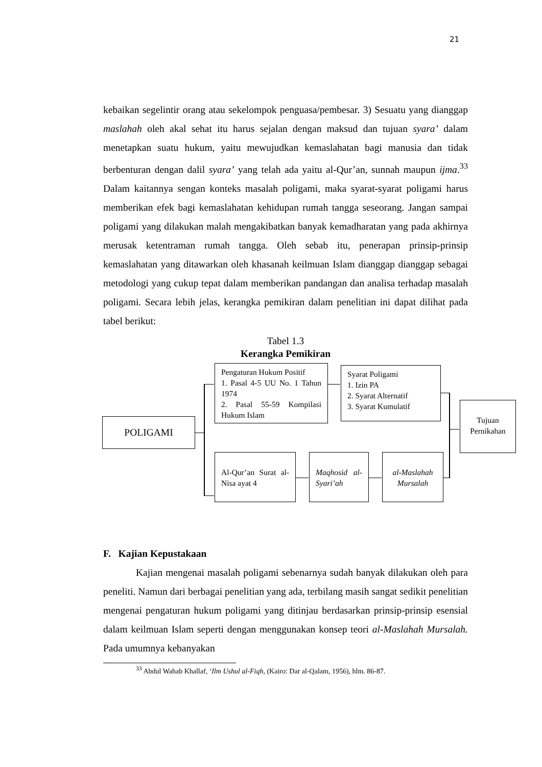21
kebaikan segelintir orang atau sekelompok penguasa/pembesar. 3) Sesuatu yang dianggap maslahah oleh akal sehat itu harus sejalan dengan maksud dan tujuan syara’ dalam menetapkan suatu hukum, yaitu mewujudkan kemaslahatan bagi manusia dan tidak berbenturan dengan dalil syara’ yang telah ada yaitu al-Qur’an, sunnah maupun ijma.<sup>33</sup> Dalam kaitannya sengan konteks masalah poligami, maka syarat-syarat poligami harus memberikan efek bagi kemaslahatan kehidupan rumah tangga seseorang. Jangan sampai poligami yang dilakukan malah mengakibatkan banyak kemadharatan yang pada akhirnya merusak ketentraman rumah tangga. Oleh sebab itu, penerapan prinsip-prinsip kemaslahatan yang ditawarkan oleh khasanah keilmuan Islam dianggap dianggap sebagai metodologi yang cukup tepat dalam memberikan pandangan dan analisa terhadap masalah poligami. Secara lebih jelas, kerangka pemikiran dalam penelitian ini dapat dilihat pada tabel berikut:
Tabel 1.3
Kerangka Pemikiran
POLIGAMI
Pengaturan Hukum Positif
1. Pasal 4-5 UU No. 1 Tahun 1974
2. Pasal 55-59 Kompilasi Hukum Islam
Syarat Poligami
1. Izin PA
2. Syarat Alternatif
3. Syarat Kumulatif
Al-Qur’an Surat al-Nisa ayat 4
Maqhosid al-Syari’ah
al-Maslahah Mursalah
Tujuan Pernikahan
F. Kajian Kepustakaan
Kajian mengenai masalah poligami sebenarnya sudah banyak dilakukan oleh para peneliti. Namun dari berbagai penelitian yang ada, terbilang masih sangat sedikit penelitian mengenai pengaturan hukum poligami yang ditinjau berdasarkan prinsip-prinsip esensial dalam keilmuan Islam seperti dengan menggunakan konsep teori al-Maslahah Mursalah. Pada umumnya kebanyakan
<sup>33</sup> Abdul Wahab Khallaf, ‘Ilm Ushul al-Fiqh, (Kairo: Dar al-Qalam, 1956), hlm. 86-87.